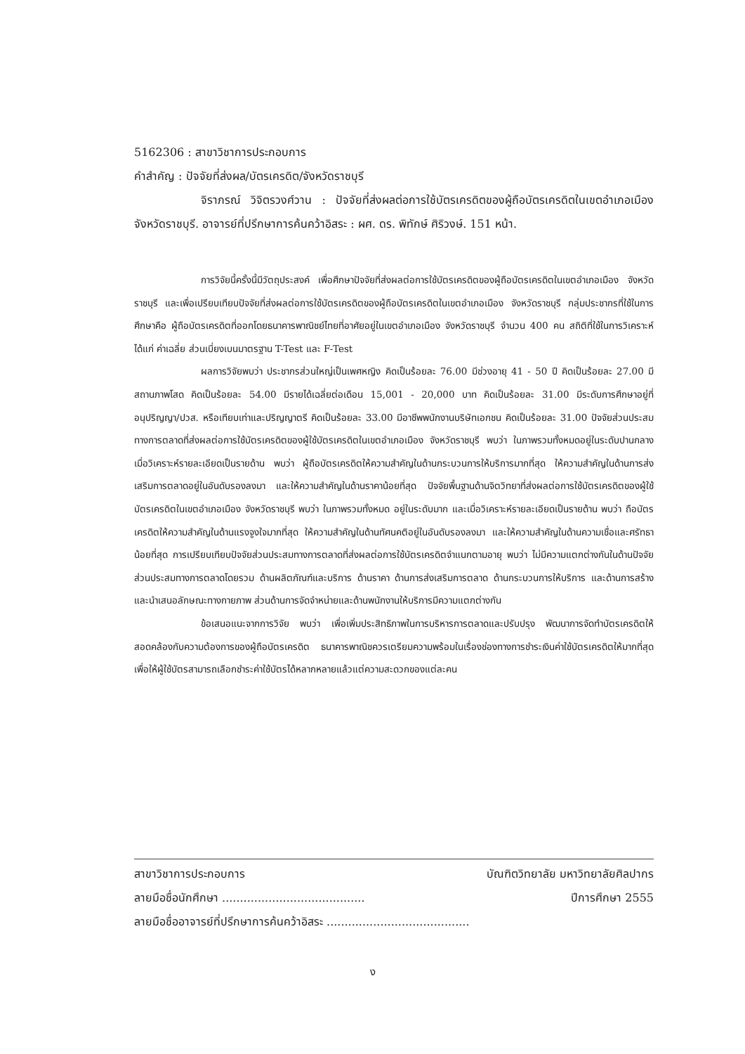5162306 : สาขาวิชาการประกอบการ
คำสำคัญ : ปัจจัยที่ส่งผล/บัตรเครดิต/จังหวัดราชบุรี
จิราภรณ์ วิจิตรวงศ์วาน : ปัจจัยที่ส่งผลต่อการใช้บัตรเครดิตของผู้ถือบัตรเครดิตในเขตอำเภอเมือง จังหวัดราชบุรี. อาจารย์ที่ปรึกษาการค้นคว้าอิสระ : ผศ. ดร. พิทักษ์ ศิริวงษ์. 151 หน้า.
การวิจัยนี้ครั้งนี้มีวัตถุประสงค์ เพื่อศึกษาปัจจัยที่ส่งผลต่อการใช้บัตรเครดิตของผู้ถือบัตรเครดิตในเขตอำเภอเมือง จังหวัดราชบุรี และเพื่อเปรียบเทียบปัจจัยที่ส่งผลต่อการใช้บัตรเครดิตของผู้ถือบัตรเครดิตในเขตอำเภอเมือง จังหวัดราชบุรี กลุ่มประชากรที่ใช้ในการศึกษาคือ ผู้ถือบัตรเครดิตที่ออกโดยธนาคารพาณิชย์ไทยที่อาศัยอยู่ในเขตอำเภอเมือง จังหวัดราชบุรี จำนวน 400 คน สถิติที่ใช้ในการวิเคราะห์ ได้แก่ ค่าเฉลี่ย ส่วนเบี่ยงเบนมาตรฐาน T-Test และ F-Test
ผลการวิจัยพบว่า ประชากรส่วนใหญ่เป็นเพศหญิง คิดเป็นร้อยละ 76.00 มีช่วงอายุ 41 - 50 ปี คิดเป็นร้อยละ 27.00 มีสถานภาพโสด คิดเป็นร้อยละ 54.00 มีรายได้เฉลี่ยต่อเดือน 15,001 - 20,000 บาท คิดเป็นร้อยละ 31.00 มีระดับการศึกษาอยู่ที่อนุปริญญา/ปวส. หรือเทียบเท่าและปริญญาตรี คิดเป็นร้อยละ 33.00 มีอาชีพพนักงานบริษัทเอกชน คิดเป็นร้อยละ 31.00 ปัจจัยส่วนประสมทางการตลาดที่ส่งผลต่อการใช้บัตรเครดิตของผู้ใช้บัตรเครดิตในเขตอำเภอเมือง จังหวัดราชบุรี พบว่า ในภาพรวมทั้งหมดอยู่ในระดับปานกลาง เมื่อวิเคราะห์รายละเอียดเป็นรายด้าน พบว่า ผู้ถือบัตรเครดิตให้ความสำคัญในด้านกระบวนการให้บริการมากที่สุด ให้ความสำคัญในด้านการส่งเสริมการตลาดอยู่ในอันดับรองลงมา และให้ความสำคัญในด้านราคาน้อยที่สุด ปัจจัยพื้นฐานด้านจิตวิทยาที่ส่งผลต่อการใช้บัตรเครดิตของผู้ใช้บัตรเครดิตในเขตอำเภอเมือง จังหวัดราชบุรี พบว่า ในภาพรวมทั้งหมด อยู่ในระดับมาก และเมื่อวิเคราะห์รายละเอียดเป็นรายด้าน พบว่า ถือบัตรเครดิตให้ความสำคัญในด้านแรงจูงใจมากที่สุด ให้ความสำคัญในด้านทัศนคติอยู่ในอันดับรองลงมา และให้ความสำคัญในด้านความเชื่อและศรัทธาน้อยที่สุด การเปรียบเทียบปัจจัยส่วนประสมทางการตลาดที่ส่งผลต่อการใช้บัตรเครดิตจำแนกตามอายุ พบว่า ไม่มีความแตกต่างกันในด้านปัจจัยส่วนประสมทางการตลาดโดยรวม ด้านผลิตภัณฑ์และบริการ ด้านราคา ด้านการส่งเสริมการตลาด ด้านกระบวนการให้บริการ และด้านการสร้างและนำเสนอลักษณะทางกายภาพ ส่วนด้านการจัดจำหน่ายและด้านพนักงานให้บริการมีความแตกต่างกัน
ข้อเสนอแนะจากการวิจัย พบว่า เพื่อเพิ่มประสิทธิภาพในการบริหารการตลาดและปรับปรุง พัฒนาการจัดทำบัตรเครดิตให้สอดคล้องกับความต้องการของผู้ถือบัตรเครดิต ธนาคารพาณิชควรเตรียมความพร้อมในเรื่องช่องทางการชำระเงินค่าใช้บัตรเครดิตให้มากที่สุด เพื่อให้ผู้ใช้บัตรสามารถเลือกชำระค่าใช้บัตรได้หลากหลายแล้วแต่ความสะดวกของแต่ละคน
สาขาวิชาการประกอบการ บัณฑิตวิทยาลัย มหาวิทยาลัยศิลปากร
ลายมือชื่อนักศึกษา ........................................ ปีการศึกษา 2555
ลายมือชื่ออาจารย์ที่ปรึกษาการค้นคว้าอิสระ ........................................
ง